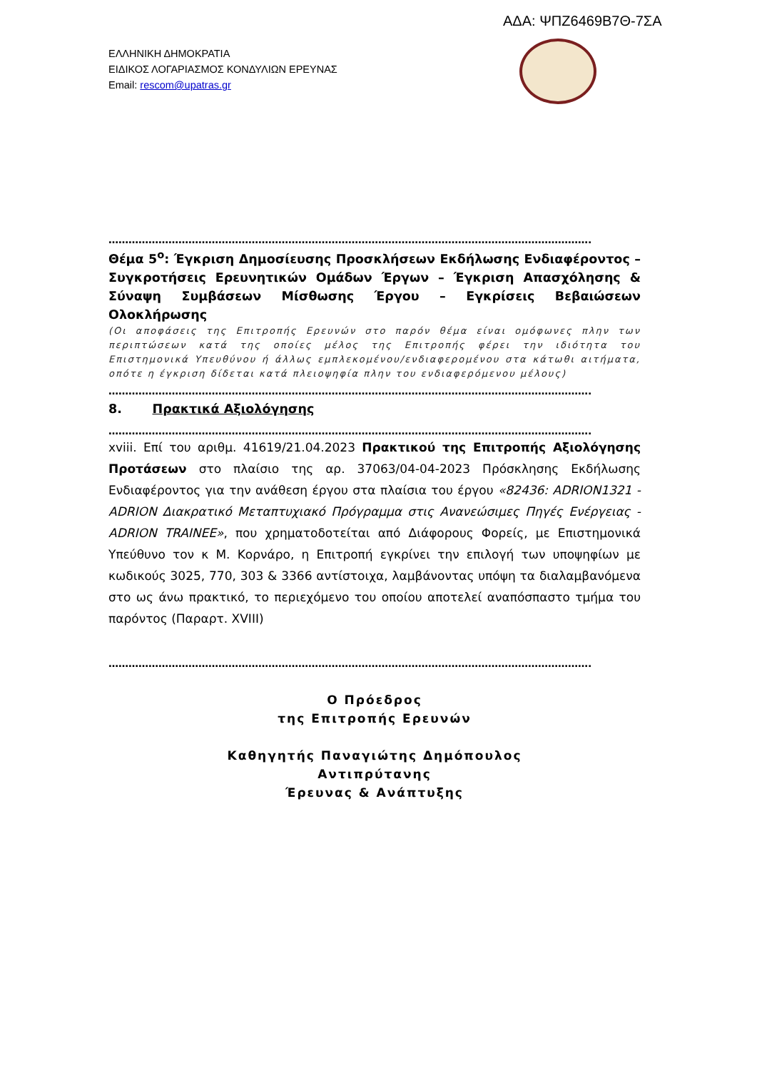ΑΔΑ: ΨΠΖ6469Β7Θ-7ΣΑ
ΕΛΛΗΝΙΚΗ ΔΗΜΟΚΡΑΤΙΑ
ΕΙΔΙΚΟΣ ΛΟΓΑΡΙΑΣΜΟΣ ΚΟΝΔΥΛΙΩΝ ΕΡΕΥΝΑΣ
Email: rescom@upatras.gr
……………………………………………………………………………………………………………………………….
Θέμα 5<sup>ο</sup>: Έγκριση Δημοσίευσης Προσκλήσεων Εκδήλωσης Ενδιαφέροντος – Συγκροτήσεις Ερευνητικών Ομάδων Έργων – Έγκριση Απασχόλησης & Σύναψη Συμβάσεων Μίσθωσης Έργου – Εγκρίσεις Βεβαιώσεων Ολοκλήρωσης
(Οι αποφάσεις της Επιτροπής Ερευνών στο παρόν θέμα είναι ομόφωνες πλην των περιπτώσεων κατά της οποίες μέλος της Επιτροπής φέρει την ιδιότητα του Επιστημονικά Υπευθύνου ή άλλως εμπλεκομένου/ενδιαφερομένου στα κάτωθι αιτήματα, οπότε η έγκριση δίδεται κατά πλειοψηφία πλην του ενδιαφερόμενου μέλους)
……………………………………………………………………………………………………………………………….
8. Πρακτικά Αξιολόγησης
……………………………………………………………………………………………………………………………….
xviii. Επί του αριθμ. 41619/21.04.2023 Πρακτικού της Επιτροπής Αξιολόγησης Προτάσεων στο πλαίσιο της αρ. 37063/04-04-2023 Πρόσκλησης Εκδήλωσης Ενδιαφέροντος για την ανάθεση έργου στα πλαίσια του έργου «82436: ADRION1321 - ADRION Διακρατικό Μεταπτυχιακό Πρόγραμμα στις Ανανεώσιμες Πηγές Ενέργειας - ADRION TRAINEE», που χρηματοδοτείται από Διάφορους Φορείς, με Επιστημονικά Υπεύθυνο τον κ Μ. Κορνάρο, η Επιτροπή εγκρίνει την επιλογή των υποψηφίων με κωδικούς 3025, 770, 303 & 3366 αντίστοιχα, λαμβάνοντας υπόψη τα διαλαμβανόμενα στο ως άνω πρακτικό, το περιεχόμενο του οποίου αποτελεί αναπόσπαστο τμήμα του παρόντος (Παραρτ. XVIII)
……………………………………………………………………………………………………………………………….
Ο Πρόεδρος
της Επιτροπής Ερευνών
Καθηγητής Παναγιώτης Δημόπουλος
Αντιπρύτανης
Έρευνας & Ανάπτυξης